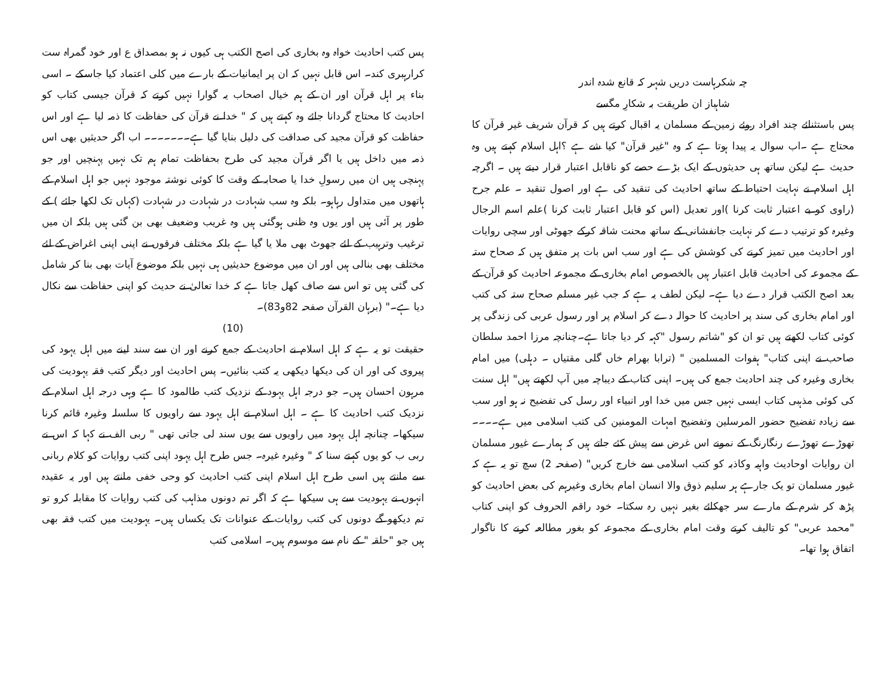چہ شکرہاست دریں شہر کہ قانع شدہ اندر
شاہباز ان طریقت بہ شکارِ مگسے
پس باستثنائے چند افراد روئے زمین کے مسلمان یہ اقبال کرتے ہیں کہ قرآن شریف غیر قرآن کا محتاج ہے ۔اب سوال یہ پیدا ہوتا ہے کہ وہ "غیر قرآن" کیا شے ہے ؟اہل اسلام کہتے ہیں وہ حدیث ہے لیکن ساتھ ہی حدیثوں کے ایک بڑے حصے کو ناقابل اعتبار قرار دیتے ہیں ۔ اگرچہ اہل اسلام نے نہایت احتیاط کے ساتھ احادیث کی تنقید کی ہے اور اصول تنقید ۔ علم جرح (راوی کو بے اعتبار ثابت کرنا )اور تعدیل (اس کو قابل اعتبار ثابت کرنا )علم اسم الرجال وغیرہ کو ترتیب دے کر نہایت جانفشانی کے ساتھ محنت شاقہ کرکے جھوٹی اور سچی روایات اور احادیث میں تمیز کرنے کی کوشش کی ہے اور سب اس بات پر متفق ہیں کہ صحاح ستہ کے مجموعہ کی احادیث قابل اعتبار ہیں بالخصوص امام بخاری کے مجموعہ احادیث کو قرآن کے بعد اصح الکتب قرار دے دیا ہے۔ لیکن لطف یہ ہے کہ جب غیر مسلم صحاح ستہ کی کتب اور امام بخاری کی سند پر احادیث کا حوالہ دے کر اسلام پر اور رسول عربی کی زندگی پر کوئی کتاب لکھتے ہیں تو ان کو "شاتم رسول "کہہ کر دیا جاتا ہے۔چنانچہ مرزا احمد سلطان صاحب نے اپنی کتاب" ہفوات المسلمین " (ترابا بھرام خاں گلی مقتیاں ۔ دہلی) میں امام بخاری وغیرہ کی چند احادیث جمع کی ہیں۔ اپنی کتاب کے دیباچہ میں آپ لکھتے ہیں" اہل سنت کی کوئی مذہبی کتاب ایسی نہیں جس میں خدا اور انبیاء اور رسل کی تفضیح نہ ہو اور سب سے زیادہ تفضیح حضور المرسلین وتفضیح امہات المومنین کی کتب اسلامی میں ہے۔۔۔۔ تھوڑے تھوڑے رنگارنگ کے نمونے اس غرض سے پیش کئے جاتے ہیں کہ ہمارے غیور مسلمان ان روایات اوحادیث واہیہ وکاذبہ کو کتب اسلامی سے خارج کریں" (صفحہ 2) سچ تو یہ ہے کہ غیور مسلمان تو یک جارہے ہر سلیم ذوق والا انسان امام بخاری وغیرہم کی بعض احادیث کو پڑھ کر شرم کے مارے سر جھکائے بغیر نہیں رہ سکتا۔ خود راقم الحروف کو اپنی کتاب "محمد عربی" کو تالیف کرتے وقت امام بخاری کے مجموعہ کو بغور مطالعہ کرنے کا ناگوار اتفاق ہوا تھا۔
پس کتب احادیث خواہ وہ بخاری کی اصح الکتب ہی کیوں نہ ہو بمصداق ع اور خود گمراہ ست کرارہبری کند۔ اس قابل نہیں کہ ان پر ایمانیات کے بارے میں کلی اعتماد کیا جاسکے ۔ اسی بناء پر اہل قرآن اور ان کے ہم خیال اصحاب یہ گوارا نہیں کرتے کہ قرآن جیسی کتاب کو احادیث کا محتاج گردانا جائے وہ کہتے ہیں کہ " خدا نے قرآن کی حفاظت کا ذمہ لیا ہے اور اس حفاظت کو قرآن مجید کی صداقت کی دلیل بنایا گیا ہے۔۔۔۔۔۔۔ اب اگر حدیثیں بھی اس ذمہ میں داخل ہیں یا اگر قرآن مجید کی طرح بحفاظت تمام ہم تک نہیں پہنچیں اور جو پہنچی ہیں ان میں رسولِ خدا یا صحابہ کے وقت کا کوئی نوشتہ موجود نہیں جو اہل اسلام کے ہاتھوں میں متداول رہاہو۔ بلکہ وہ سب شہادت در شہادت در شہادت (کہاں تک لکھا جائے ) کے طور پر آئی ہیں اور یوں وہ ظنی ہوگئی ہیں وہ غریب وضعیف بھی بن گئی ہیں بلکہ ان میں ترغیب وترہیب کے لئے جھوٹ بھی ملا یا گیا ہے بلکہ مختلف فرقوں نے اپنی اپنی اغراض کے لئے مختلف بھی بنالی ہیں اور ان میں موضوع حدیثیں ہی نہیں بلکہ موضوع آیات بھی بنا کر شامل کی گئی ہیں تو اس سے صاف کھل جاتا ہے کہ خدا تعالیٰ نے حدیث کو اپنی حفاظت سے نکال دیا ہے۔" (برہان القرآن صفحہ 82و83)۔
(10)
حقیقت تو یہ ہے کہ اہل اسلام نے احادیث کے جمع کرنے اور ان سے سند لینے میں اہل یہود کی پیروی کی اور ان کی دیکھا دیکھی یہ کتب بنائیں۔ پس احادیث اور دیگر کتب فقہ یہودیت کی مرہون احسان ہیں۔ جو درجہ اہل یہود کے نزدیک کتب طالمود کا ہے وہی درجہ اہل اسلام کے نزدیک کتب احادیث کا ہے ۔ اہل اسلام نے اہل یہود سے راویوں کا سلسلہ وغیرہ قائم کرنا سیکھا۔ چنانچہ اہل یہود میں راویوں سے یوں سند لی جاتی تھی " ربی الف نے کہا کہ اس نے ربی ب کو یوں کہتے سنا کہ " وغیرہ غیرہ۔ جس طرح اہل یہود اپنی کتب روایات کو کلام ربانی سے مانتے ہیں اسی طرح اہل اسلام اپنی کتب احادیث کو وحی خفی مانتے ہیں اور یہ عقیدہ انہوں نے یہودیت سے ہی سیکھا ہے کہ اگر تم دونوں مذاہب کی کتب روایات کا مقابلہ کرو تو تم دیکھو گے دونوں کی کتب روایات کے عنوانات تک یکساں ہیں۔ یہودیت میں کتب فقہ بھی ہیں جو "حلقہ " کے نام سے موسوم ہیں۔ اسلامی کتب